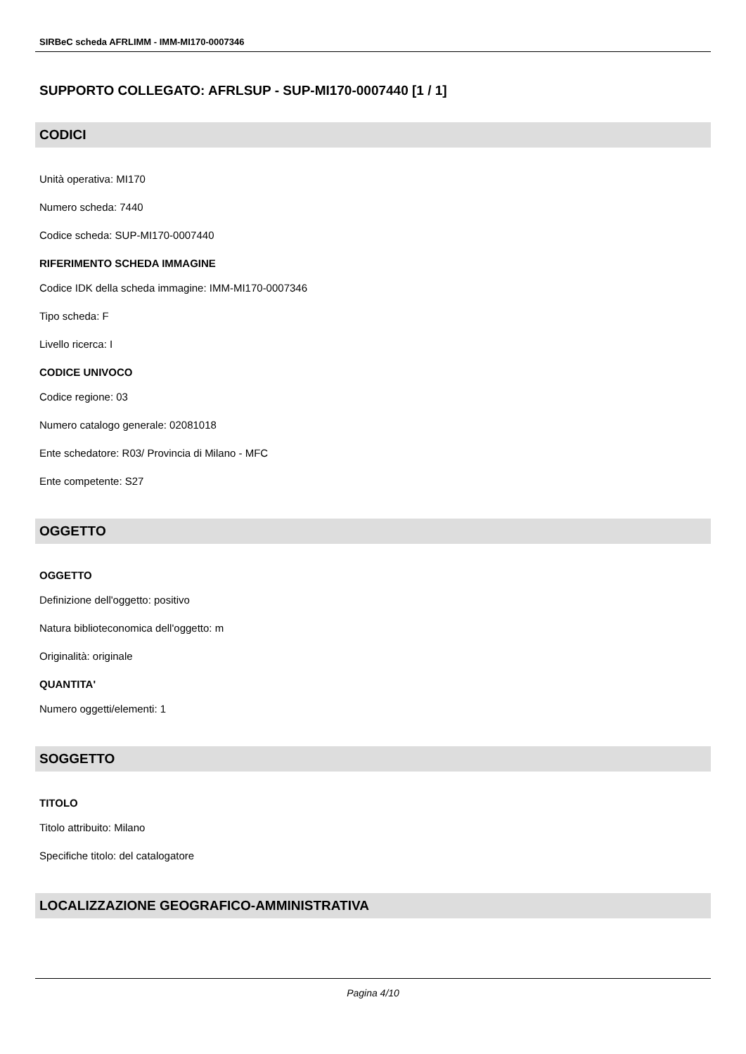SIRBeC scheda AFRLIMM - IMM-MI170-0007346
SUPPORTO COLLEGATO: AFRLSUP - SUP-MI170-0007440 [1 / 1]
CODICI
Unità operativa: MI170
Numero scheda: 7440
Codice scheda: SUP-MI170-0007440
RIFERIMENTO SCHEDA IMMAGINE
Codice IDK della scheda immagine: IMM-MI170-0007346
Tipo scheda: F
Livello ricerca: I
CODICE UNIVOCO
Codice regione: 03
Numero catalogo generale: 02081018
Ente schedatore: R03/ Provincia di Milano - MFC
Ente competente: S27
OGGETTO
OGGETTO
Definizione dell'oggetto: positivo
Natura biblioteconomica dell'oggetto: m
Originalità: originale
QUANTITA'
Numero oggetti/elementi: 1
SOGGETTO
TITOLO
Titolo attribuito: Milano
Specifiche titolo: del catalogatore
LOCALIZZAZIONE GEOGRAFICO-AMMINISTRATIVA
Pagina 4/10